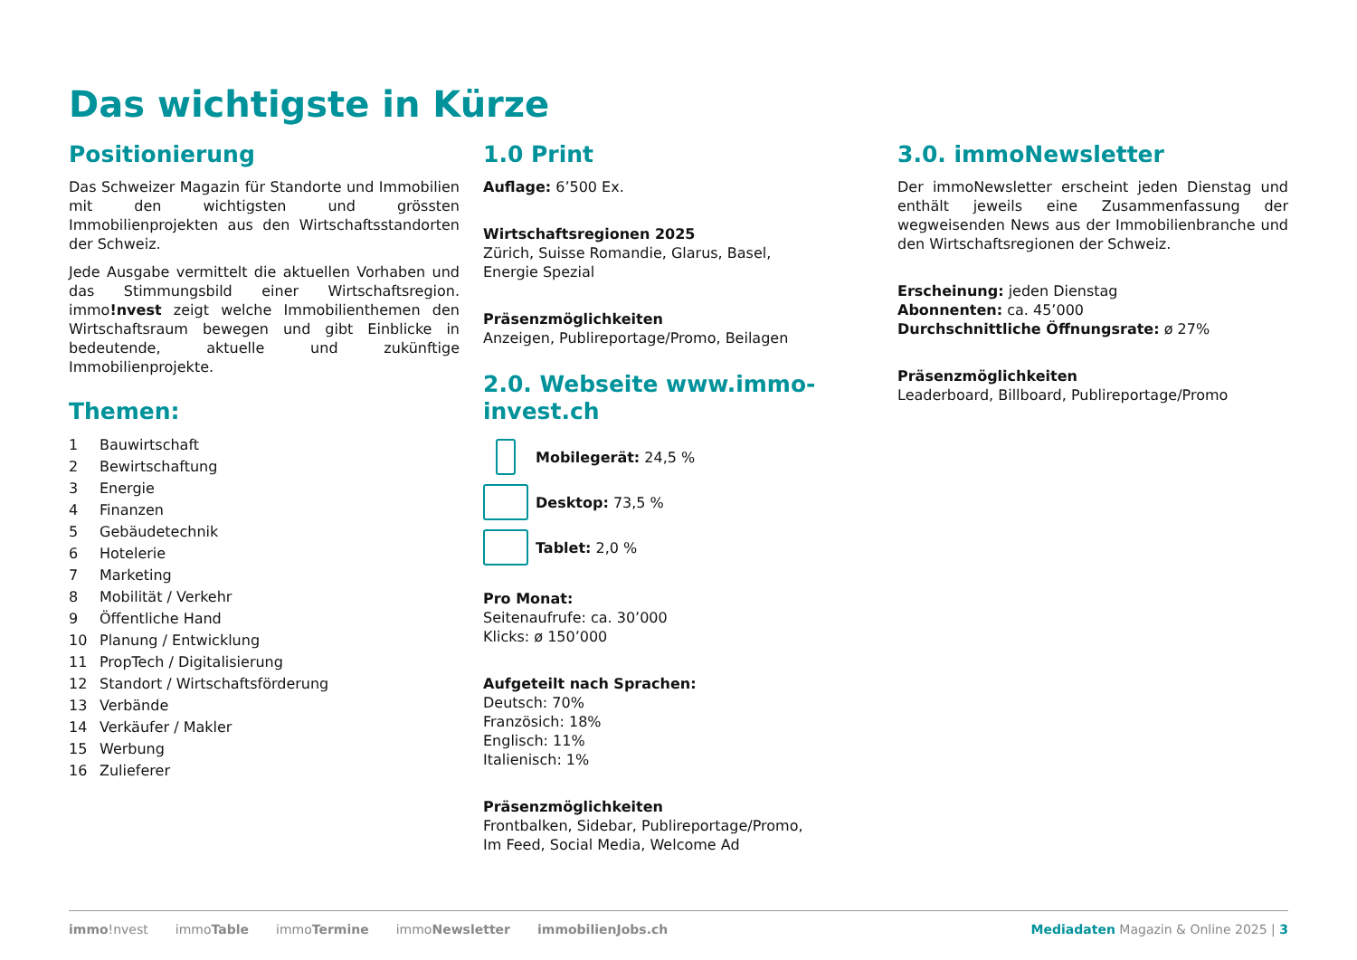Das wichtigste in Kürze
Positionierung
Das Schweizer Magazin für Standorte und Immobilien mit den wichtigsten und grössten Immobilienprojekten aus den Wirtschaftsstandorten der Schweiz.
Jede Ausgabe vermittelt die aktuellen Vorhaben und das Stimmungsbild einer Wirtschaftsregion. immo!nvest zeigt welche Immobilienthemen den Wirtschaftsraum bewegen und gibt Einblicke in bedeutende, aktuelle und zukünftige Immobilienprojekte.
Themen:
1 Bauwirtschaft
2 Bewirtschaftung
3 Energie
4 Finanzen
5 Gebäudetechnik
6 Hotelerie
7 Marketing
8 Mobilität / Verkehr
9 Öffentliche Hand
10 Planung / Entwicklung
11 PropTech / Digitalisierung
12 Standort / Wirtschaftsförderung
13 Verbände
14 Verkäufer / Makler
15 Werbung
16 Zulieferer
1.0 Print
Auflage: 6’500 Ex.
Wirtschaftsregionen 2025
Zürich, Suisse Romandie, Glarus, Basel,
Energie Spezial
Präsenzmöglichkeiten
Anzeigen, Publireportage/Promo, Beilagen
2.0. Webseite www.immo-invest.ch
Mobilegerät: 24,5 %
Desktop: 73,5 %
Tablet: 2,0 %
Pro Monat:
Seitenaufrufe: ca. 30’000
Klicks: ø 150’000
Aufgeteilt nach Sprachen:
Deutsch: 70%
Französich: 18%
Englisch: 11%
Italienisch: 1%
Präsenzmöglichkeiten
Frontbalken, Sidebar, Publireportage/Promo,
Im Feed, Social Media, Welcome Ad
3.0. immoNewsletter
Der immoNewsletter erscheint jeden Dienstag und enthält jeweils eine Zusammenfassung der wegweisenden News aus der Immobilienbranche und den Wirtschaftsregionen der Schweiz.
Erscheinung: jeden Dienstag
Abonnenten: ca. 45’000
Durchschnittliche Öffnungsrate: ø 27%
Präsenzmöglichkeiten
Leaderboard, Billboard, Publireportage/Promo
immo!nvest immoTable immoTermine immoNewsletter immobilienJobs.ch Mediadaten Magazin & Online 2025 | 3